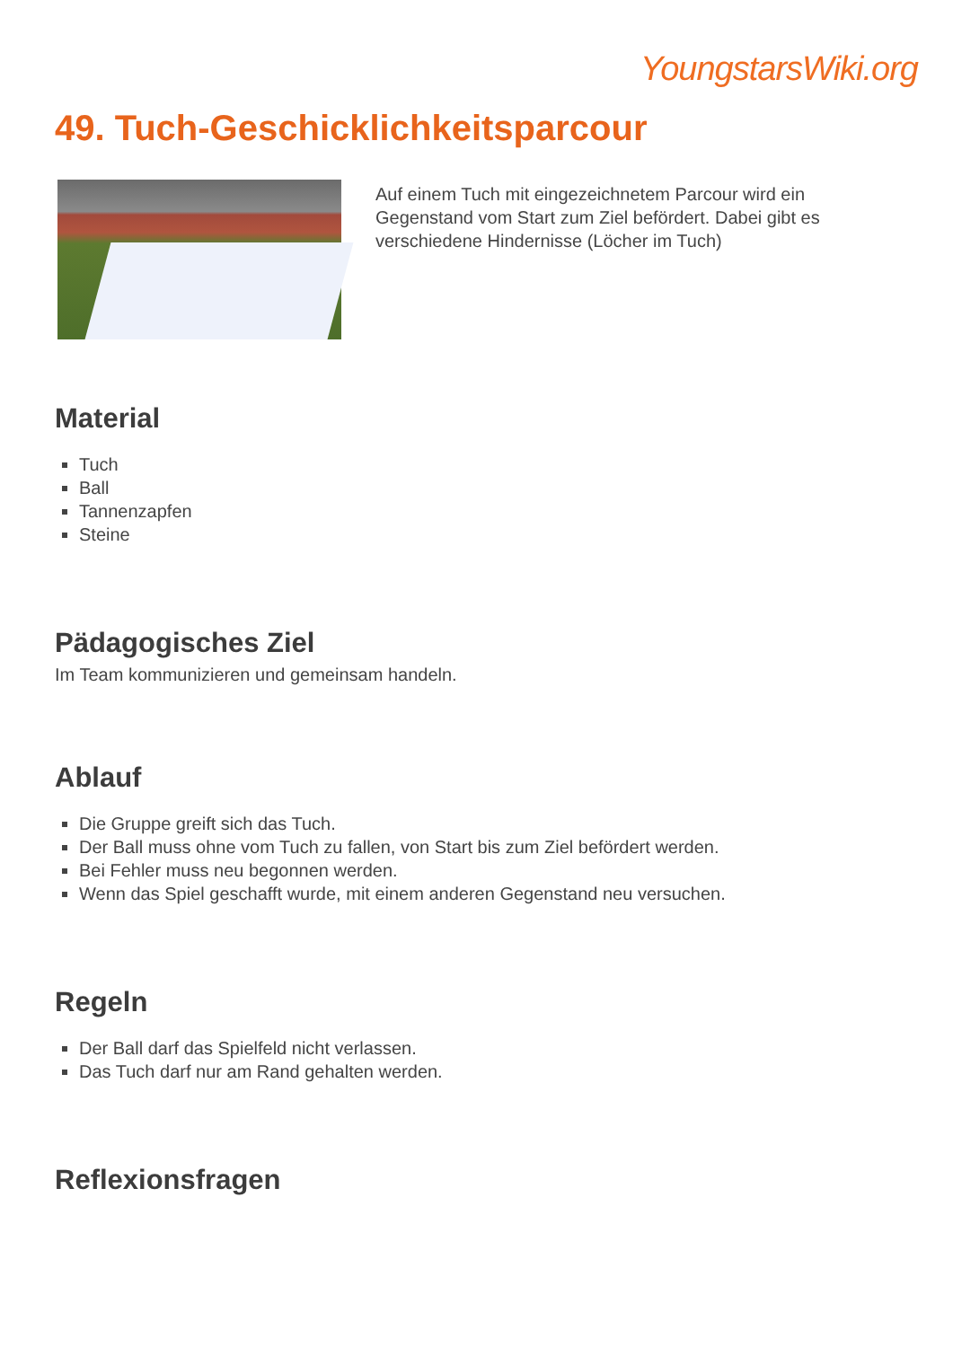YoungstarsWiki.org
49. Tuch-Geschicklichkeitsparcour
Auf einem Tuch mit eingezeichnetem Parcour wird ein Gegenstand vom Start zum Ziel befördert. Dabei gibt es verschiedene Hindernisse (Löcher im Tuch)
Material
Tuch
Ball
Tannenzapfen
Steine
Pädagogisches Ziel
Im Team kommunizieren und gemeinsam handeln.
Ablauf
Die Gruppe greift sich das Tuch.
Der Ball muss ohne vom Tuch zu fallen, von Start bis zum Ziel befördert werden.
Bei Fehler muss neu begonnen werden.
Wenn das Spiel geschafft wurde, mit einem anderen Gegenstand neu versuchen.
Regeln
Der Ball darf das Spielfeld nicht verlassen.
Das Tuch darf nur am Rand gehalten werden.
Reflexionsfragen